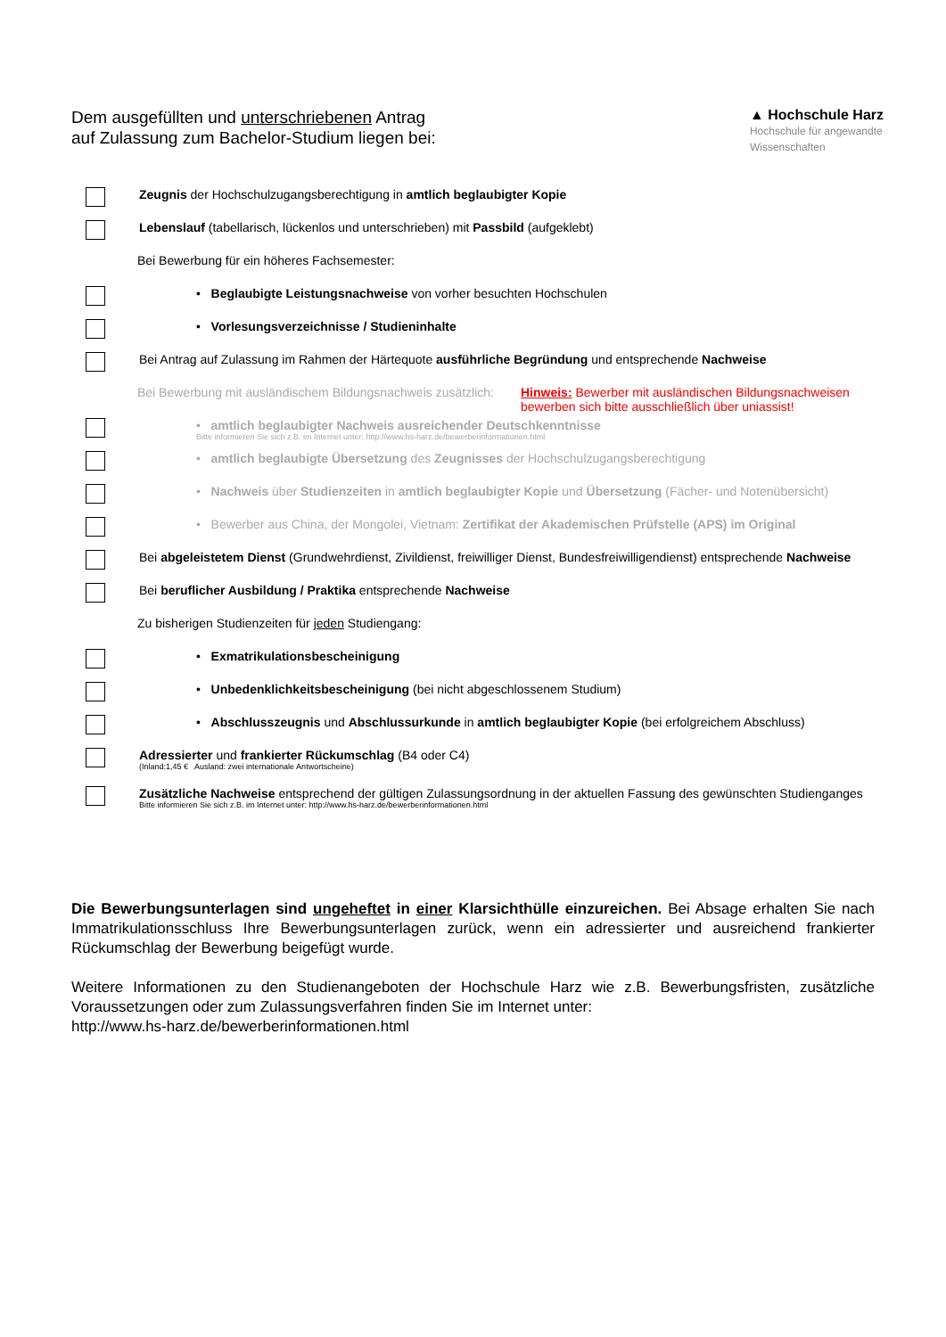Dem ausgefüllten und unterschriebenen Antrag
auf Zulassung zum Bachelor-Studium liegen bei:
▲ Hochschule Harz
Hochschule für angewandte
Wissenschaften
Zeugnis der Hochschulzugangsberechtigung in amtlich beglaubigter Kopie
Lebenslauf (tabellarisch, lückenlos und unterschrieben) mit Passbild (aufgeklebt)
Bei Bewerbung für ein höheres Fachsemester:
• Beglaubigte Leistungsnachweise von vorher besuchten Hochschulen
• Vorlesungsverzeichnisse / Studieninhalte
Bei Antrag auf Zulassung im Rahmen der Härtequote ausführliche Begründung und entsprechende Nachweise
Bei Bewerbung mit ausländischem Bildungsnachweis zusätzlich:
Hinweis: Bewerber mit ausländischen Bildungsnachweisen
bewerben sich bitte ausschließlich über uniassist!
• amtlich beglaubigter Nachweis ausreichender Deutschkenntnisse
Bitte informieren Sie sich z.B. im Internet unter: http://www.hs-harz.de/bewerberinformationen.html
• amtlich beglaubigte Übersetzung des Zeugnisses der Hochschulzugangsberechtigung
• Nachweis über Studienzeiten in amtlich beglaubigter Kopie und Übersetzung (Fächer- und Notenübersicht)
• Bewerber aus China, der Mongolei, Vietnam: Zertifikat der Akademischen Prüfstelle (APS) im Original
Bei abgeleistetem Dienst (Grundwehrdienst, Zivildienst, freiwilliger Dienst, Bundesfreiwilligendienst) entsprechende Nachweise
Bei beruflicher Ausbildung / Praktika entsprechende Nachweise
Zu bisherigen Studienzeiten für jeden Studiengang:
• Exmatrikulationsbescheinigung
• Unbedenklichkeitsbescheinigung (bei nicht abgeschlossenem Studium)
• Abschlusszeugnis und Abschlussurkunde in amtlich beglaubigter Kopie (bei erfolgreichem Abschluss)
Adressierter und frankierter Rückumschlag (B4 oder C4)
(Inland:1,45 € Ausland: zwei internationale Antwortscheine)
Zusätzliche Nachweise entsprechend der gültigen Zulassungsordnung in der aktuellen Fassung des gewünschten Studienganges
Bitte informieren Sie sich z.B. im Internet unter: http://www.hs-harz.de/bewerberinformationen.html
Die Bewerbungsunterlagen sind ungeheftet in einer Klarsichthülle einzureichen. Bei Absage erhalten Sie nach Immatrikulationsschluss Ihre Bewerbungsunterlagen zurück, wenn ein adressierter und ausreichend frankierter Rückumschlag der Bewerbung beigefügt wurde.
Weitere Informationen zu den Studienangeboten der Hochschule Harz wie z.B. Bewerbungsfristen, zusätzliche Voraussetzungen oder zum Zulassungsverfahren finden Sie im Internet unter:
http://www.hs-harz.de/bewerberinformationen.html